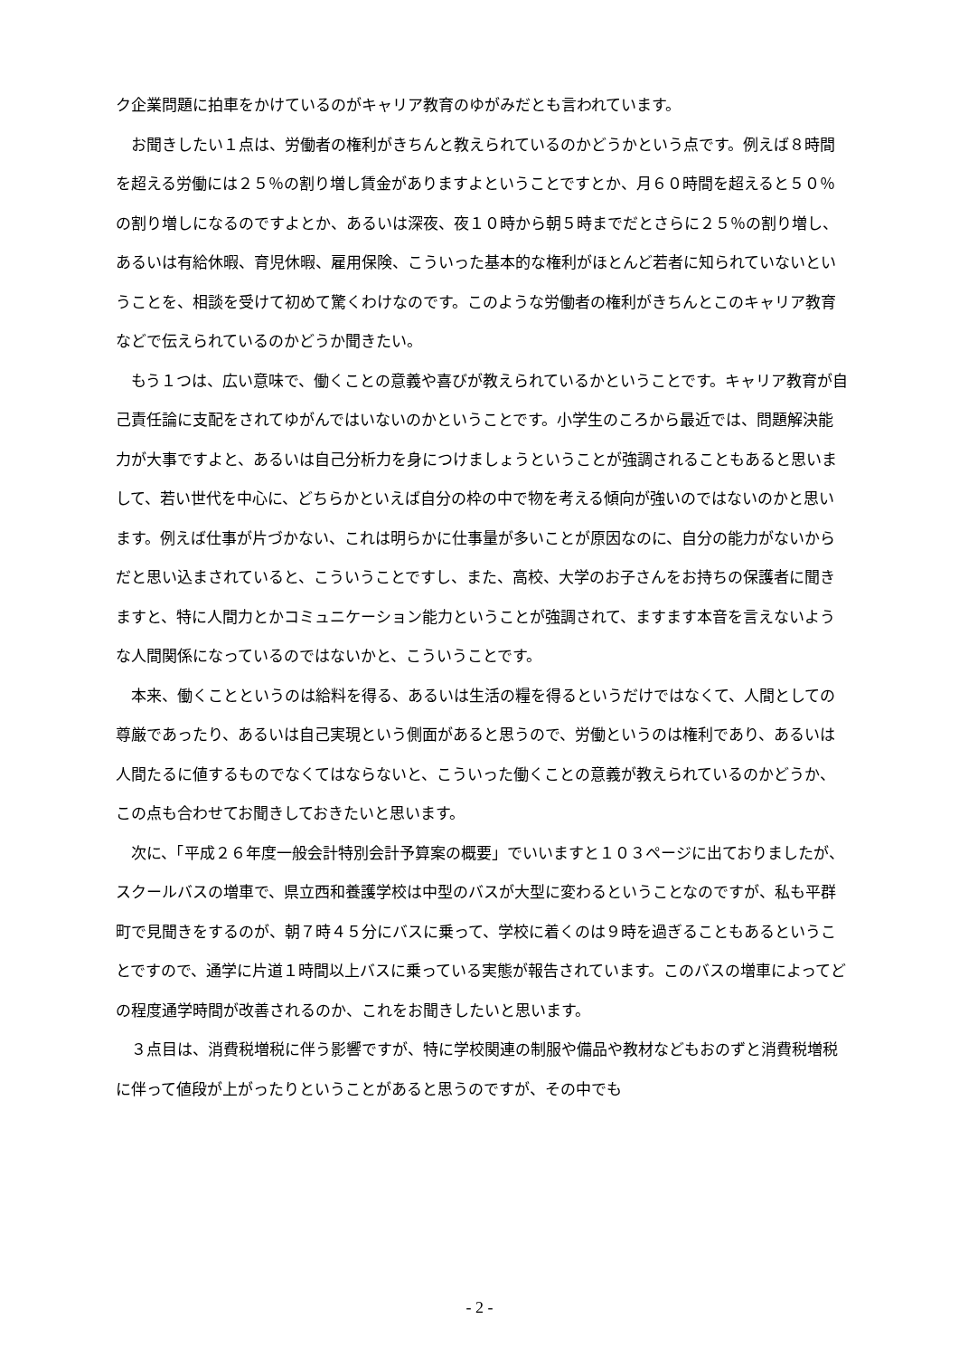ク企業問題に拍車をかけているのがキャリア教育のゆがみだとも言われています。
　お聞きしたい１点は、労働者の権利がきちんと教えられているのかどうかという点です。例えば８時間を超える労働には２５％の割り増し賃金がありますよということですとか、月６０時間を超えると５０％の割り増しになるのですよとか、あるいは深夜、夜１０時から朝５時までだとさらに２５％の割り増し、あるいは有給休暇、育児休暇、雇用保険、こういった基本的な権利がほとんど若者に知られていないということを、相談を受けて初めて驚くわけなのです。このような労働者の権利がきちんとこのキャリア教育などで伝えられているのかどうか聞きたい。
　もう１つは、広い意味で、働くことの意義や喜びが教えられているかということです。キャリア教育が自己責任論に支配をされてゆがんではいないのかということです。小学生のころから最近では、問題解決能力が大事ですよと、あるいは自己分析力を身につけましょうということが強調されることもあると思いまして、若い世代を中心に、どちらかといえば自分の枠の中で物を考える傾向が強いのではないのかと思います。例えば仕事が片づかない、これは明らかに仕事量が多いことが原因なのに、自分の能力がないからだと思い込まされていると、こういうことですし、また、高校、大学のお子さんをお持ちの保護者に聞きますと、特に人間力とかコミュニケーション能力ということが強調されて、ますます本音を言えないような人間関係になっているのではないかと、こういうことです。
　本来、働くことというのは給料を得る、あるいは生活の糧を得るというだけではなくて、人間としての尊厳であったり、あるいは自己実現という側面があると思うので、労働というのは権利であり、あるいは人間たるに値するものでなくてはならないと、こういった働くことの意義が教えられているのかどうか、この点も合わせてお聞きしておきたいと思います。
　次に、「平成２６年度一般会計特別会計予算案の概要」でいいますと１０３ページに出ておりましたが、スクールバスの増車で、県立西和養護学校は中型のバスが大型に変わるということなのですが、私も平群町で見聞きをするのが、朝７時４５分にバスに乗って、学校に着くのは９時を過ぎることもあるということですので、通学に片道１時間以上バスに乗っている実態が報告されています。このバスの増車によってどの程度通学時間が改善されるのか、これをお聞きしたいと思います。
　３点目は、消費税増税に伴う影響ですが、特に学校関連の制服や備品や教材などもおのずと消費税増税に伴って値段が上がったりということがあると思うのですが、その中でも
- 2 -